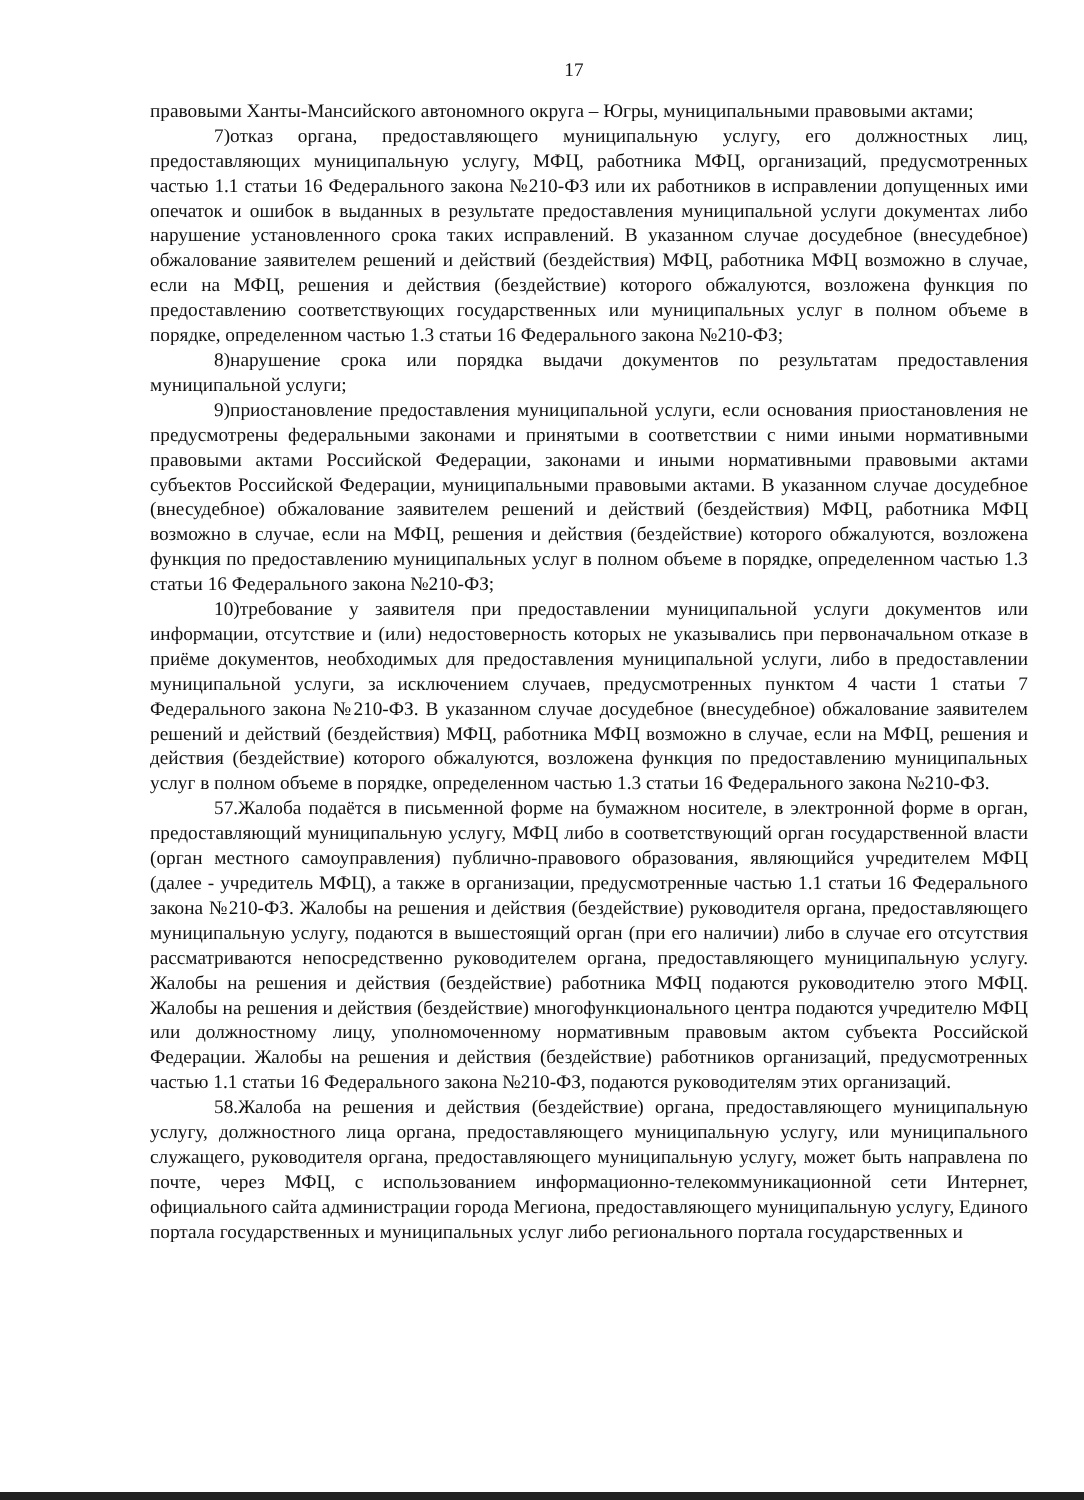17
правовыми Ханты-Мансийского автономного округа – Югры, муниципальными правовыми актами;
7)отказ органа, предоставляющего муниципальную услугу, его должностных лиц, предоставляющих муниципальную услугу, МФЦ, работника МФЦ, организаций, предусмотренных частью 1.1 статьи 16 Федерального закона №210-ФЗ или их работников в исправлении допущенных ими опечаток и ошибок в выданных в результате предоставления муниципальной услуги документах либо нарушение установленного срока таких исправлений. В указанном случае досудебное (внесудебное) обжалование заявителем решений и действий (бездействия) МФЦ, работника МФЦ возможно в случае, если на МФЦ, решения и действия (бездействие) которого обжалуются, возложена функция по предоставлению соответствующих государственных или муниципальных услуг в полном объеме в порядке, определенном частью 1.3 статьи 16 Федерального закона №210-ФЗ;
8)нарушение срока или порядка выдачи документов по результатам предоставления муниципальной услуги;
9)приостановление предоставления муниципальной услуги, если основания приостановления не предусмотрены федеральными законами и принятыми в соответствии с ними иными нормативными правовыми актами Российской Федерации, законами и иными нормативными правовыми актами субъектов Российской Федерации, муниципальными правовыми актами. В указанном случае досудебное (внесудебное) обжалование заявителем решений и действий (бездействия) МФЦ, работника МФЦ возможно в случае, если на МФЦ, решения и действия (бездействие) которого обжалуются, возложена функция по предоставлению муниципальных услуг в полном объеме в порядке, определенном частью 1.3 статьи 16 Федерального закона №210-ФЗ;
10)требование у заявителя при предоставлении муниципальной услуги документов или информации, отсутствие и (или) недостоверность которых не указывались при первоначальном отказе в приёме документов, необходимых для предоставления муниципальной услуги, либо в предоставлении муниципальной услуги, за исключением случаев, предусмотренных пунктом 4 части 1 статьи 7 Федерального закона №210-ФЗ. В указанном случае досудебное (внесудебное) обжалование заявителем решений и действий (бездействия) МФЦ, работника МФЦ возможно в случае, если на МФЦ, решения и действия (бездействие) которого обжалуются, возложена функция по предоставлению муниципальных услуг в полном объеме в порядке, определенном частью 1.3 статьи 16 Федерального закона №210-ФЗ.
57.Жалоба подаётся в письменной форме на бумажном носителе, в электронной форме в орган, предоставляющий муниципальную услугу, МФЦ либо в соответствующий орган государственной власти (орган местного самоуправления) публично-правового образования, являющийся учредителем МФЦ (далее - учредитель МФЦ), а также в организации, предусмотренные частью 1.1 статьи 16 Федерального закона №210-ФЗ. Жалобы на решения и действия (бездействие) руководителя органа, предоставляющего муниципальную услугу, подаются в вышестоящий орган (при его наличии) либо в случае его отсутствия рассматриваются непосредственно руководителем органа, предоставляющего муниципальную услугу. Жалобы на решения и действия (бездействие) работника МФЦ подаются руководителю этого МФЦ. Жалобы на решения и действия (бездействие) многофункционального центра подаются учредителю МФЦ или должностному лицу, уполномоченному нормативным правовым актом субъекта Российской Федерации. Жалобы на решения и действия (бездействие) работников организаций, предусмотренных частью 1.1 статьи 16 Федерального закона №210-ФЗ, подаются руководителям этих организаций.
58.Жалоба на решения и действия (бездействие) органа, предоставляющего муниципальную услугу, должностного лица органа, предоставляющего муниципальную услугу, или муниципального служащего, руководителя органа, предоставляющего муниципальную услугу, может быть направлена по почте, через МФЦ, с использованием информационно-телекоммуникационной сети Интернет, официального сайта администрации города Мегиона, предоставляющего муниципальную услугу, Единого портала государственных и муниципальных услуг либо регионального портала государственных и